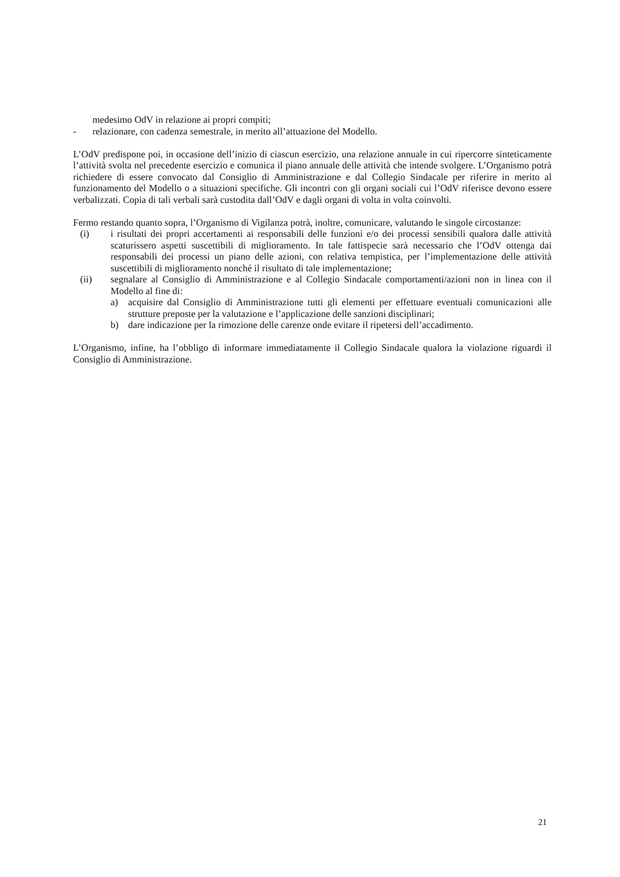medesimo OdV in relazione ai propri compiti;
- relazionare, con cadenza semestrale, in merito all’attuazione del Modello.
L’OdV predispone poi, in occasione dell’inizio di ciascun esercizio, una relazione annuale in cui ripercorre sinteticamente l’attività svolta nel precedente esercizio e comunica il piano annuale delle attività che intende svolgere. L’Organismo potrà richiedere di essere convocato dal Consiglio di Amministrazione e dal Collegio Sindacale per riferire in merito al funzionamento del Modello o a situazioni specifiche. Gli incontri con gli organi sociali cui l’OdV riferisce devono essere verbalizzati. Copia di tali verbali sarà custodita dall’OdV e dagli organi di volta in volta coinvolti.
Fermo restando quanto sopra, l’Organismo di Vigilanza potrà, inoltre, comunicare, valutando le singole circostanze:
(i) i risultati dei propri accertamenti ai responsabili delle funzioni e/o dei processi sensibili qualora dalle attività scaturissero aspetti suscettibili di miglioramento. In tale fattispecie sarà necessario che l’OdV ottenga dai responsabili dei processi un piano delle azioni, con relativa tempistica, per l’implementazione delle attività suscettibili di miglioramento nonché il risultato di tale implementazione;
(ii) segnalare al Consiglio di Amministrazione e al Collegio Sindacale comportamenti/azioni non in linea con il Modello al fine di:
a) acquisire dal Consiglio di Amministrazione tutti gli elementi per effettuare eventuali comunicazioni alle strutture preposte per la valutazione e l’applicazione delle sanzioni disciplinari;
b) dare indicazione per la rimozione delle carenze onde evitare il ripetersi dell’accadimento.
L’Organismo, infine, ha l’obbligo di informare immediatamente il Collegio Sindacale qualora la violazione riguardi il Consiglio di Amministrazione.
21